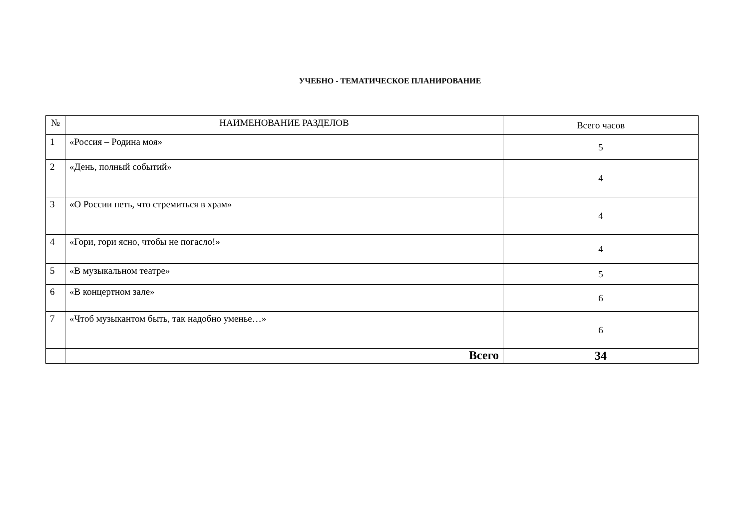УЧЕБНО - ТЕМАТИЧЕСКОЕ ПЛАНИРОВАНИЕ
| № | НАИМЕНОВАНИЕ РАЗДЕЛОВ | Всего часов |
| --- | --- | --- |
| 1 | «Россия – Родина моя» | 5 |
| 2 | «День, полный событий» | 4 |
| 3 | «О России петь, что стремиться в храм» | 4 |
| 4 | «Гори, гори ясно, чтобы не погасло!» | 4 |
| 5 | «В музыкальном театре» | 5 |
| 6 | «В концертном зале» | 6 |
| 7 | «Чтоб музыкантом быть, так надобно уменье…» | 6 |
| | Всего | 34 |